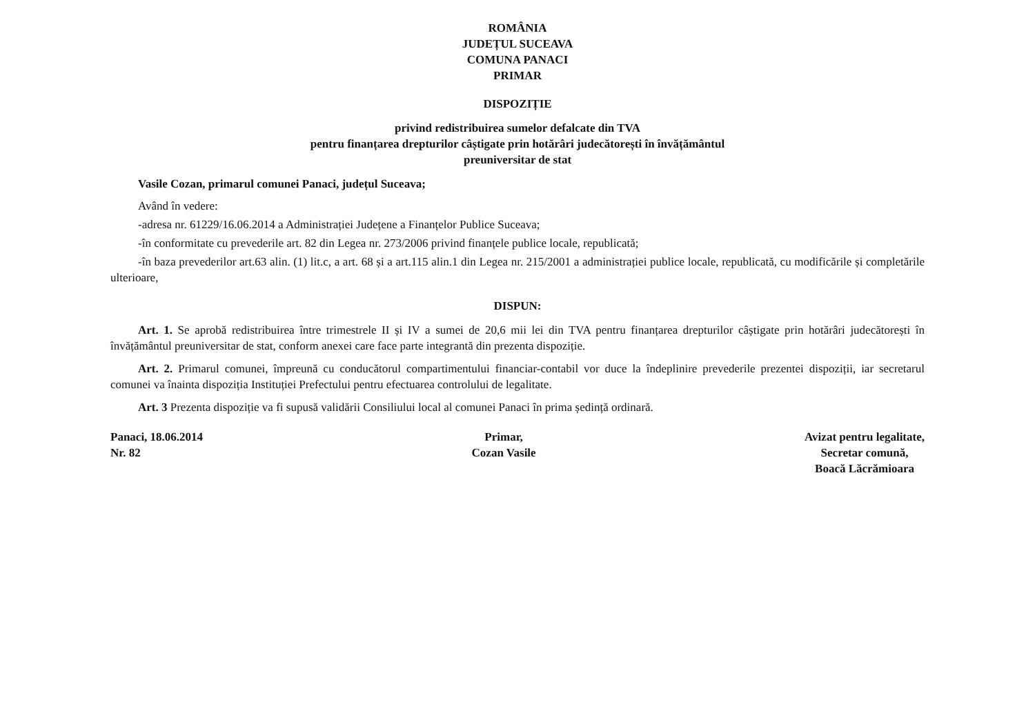ROMÂNIA
JUDEȚUL SUCEAVA
COMUNA PANACI
PRIMAR
DISPOZIȚIE
privind redistribuirea sumelor defalcate din TVA
pentru finanțarea drepturilor câștigate prin hotărâri judecătorești în învățământul
preuniversitar de stat
Vasile Cozan, primarul comunei Panaci, județul Suceava;
Având în vedere:
-adresa nr. 61229/16.06.2014 a Administrației Județene a Finanțelor Publice Suceava;
-în conformitate cu prevederile art. 82 din Legea nr. 273/2006 privind finanțele publice locale, republicată;
-în baza prevederilor art.63 alin. (1) lit.c, a art. 68 și a art.115 alin.1 din Legea nr. 215/2001 a administrației publice locale, republicată, cu modificările și completările ulterioare,
DISPUN:
Art. 1. Se aprobă redistribuirea între trimestrele II și IV a sumei de 20,6 mii lei din TVA pentru finanțarea drepturilor câștigate prin hotărâri judecătorești în învățământul preuniversitar de stat, conform anexei care face parte integrantă din prezenta dispoziție.
Art. 2. Primarul comunei, împreună cu conducătorul compartimentului financiar-contabil vor duce la îndeplinire prevederile prezentei dispoziții, iar secretarul comunei va înainta dispoziția Instituției Prefectului pentru efectuarea controlului de legalitate.
Art. 3 Prezenta dispoziție va fi supusă validării Consiliului local al comunei Panaci în prima ședință ordinară.
Panaci, 18.06.2014
Nr. 82
Primar,
Cozan Vasile
Avizat pentru legalitate,
Secretar comună,
Boacă Lăcrămioara